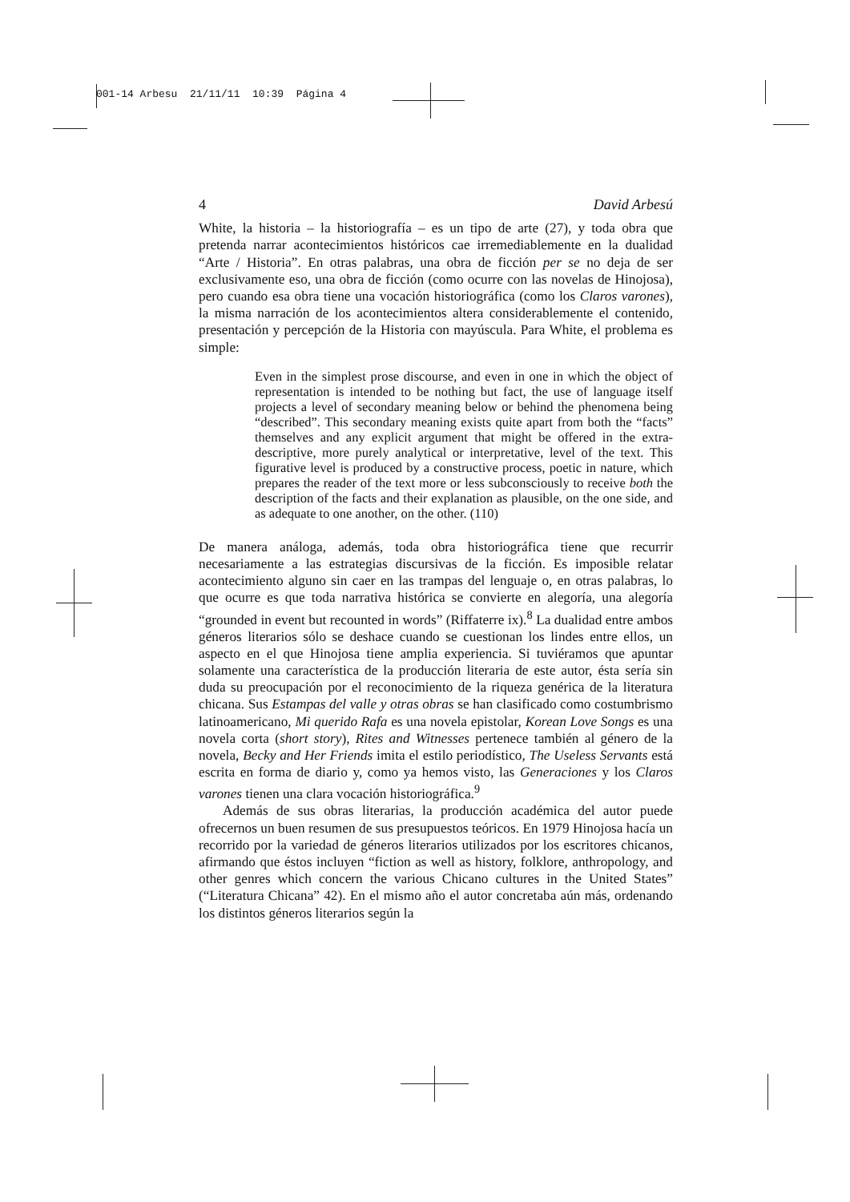001-14 Arbesu 21/11/11 10:39 Página 4
4 David Arbesú
White, la historia – la historiografía – es un tipo de arte (27), y toda obra que pretenda narrar acontecimientos históricos cae irremediablemente en la dualidad “Arte / Historia”. En otras palabras, una obra de ficción per se no deja de ser exclusivamente eso, una obra de ficción (como ocurre con las novelas de Hinojosa), pero cuando esa obra tiene una vocación historiográfica (como los Claros varones), la misma narración de los acontecimientos altera considerablemente el contenido, presentación y percepción de la Historia con mayúscula. Para White, el problema es simple:
Even in the simplest prose discourse, and even in one in which the object of representation is intended to be nothing but fact, the use of language itself projects a level of secondary meaning below or behind the phenomena being “described”. This secondary meaning exists quite apart from both the “facts” themselves and any explicit argument that might be offered in the extra-descriptive, more purely analytical or interpretative, level of the text. This figurative level is produced by a constructive process, poetic in nature, which prepares the reader of the text more or less subconsciously to receive both the description of the facts and their explanation as plausible, on the one side, and as adequate to one another, on the other. (110)
De manera análoga, además, toda obra historiográfica tiene que recurrir necesariamente a las estrategias discursivas de la ficción. Es imposible relatar acontecimiento alguno sin caer en las trampas del lenguaje o, en otras palabras, lo que ocurre es que toda narrativa histórica se convierte en alegoría, una alegoría “grounded in event but recounted in words” (Riffaterre ix).<sup>8</sup> La dualidad entre ambos géneros literarios sólo se deshace cuando se cuestionan los lindes entre ellos, un aspecto en el que Hinojosa tiene amplia experiencia. Si tuviéramos que apuntar solamente una característica de la producción literaria de este autor, ésta sería sin duda su preocupación por el reconocimiento de la riqueza genérica de la literatura chicana. Sus Estampas del valle y otras obras se han clasificado como costumbrismo latinoamericano, Mi querido Rafa es una novela epistolar, Korean Love Songs es una novela corta (short story), Rites and Witnesses pertenece también al género de la novela, Becky and Her Friends imita el estilo periodístico, The Useless Servants está escrita en forma de diario y, como ya hemos visto, las Generaciones y los Claros varones tienen una clara vocación historiográfica.<sup>9</sup>
Además de sus obras literarias, la producción académica del autor puede ofrecernos un buen resumen de sus presupuestos teóricos. En 1979 Hinojosa hacía un recorrido por la variedad de géneros literarios utilizados por los escritores chicanos, afirmando que éstos incluyen “fiction as well as history, folklore, anthropology, and other genres which concern the various Chicano cultures in the United States” (“Literatura Chicana” 42). En el mismo año el autor concretaba aún más, ordenando los distintos géneros literarios según la